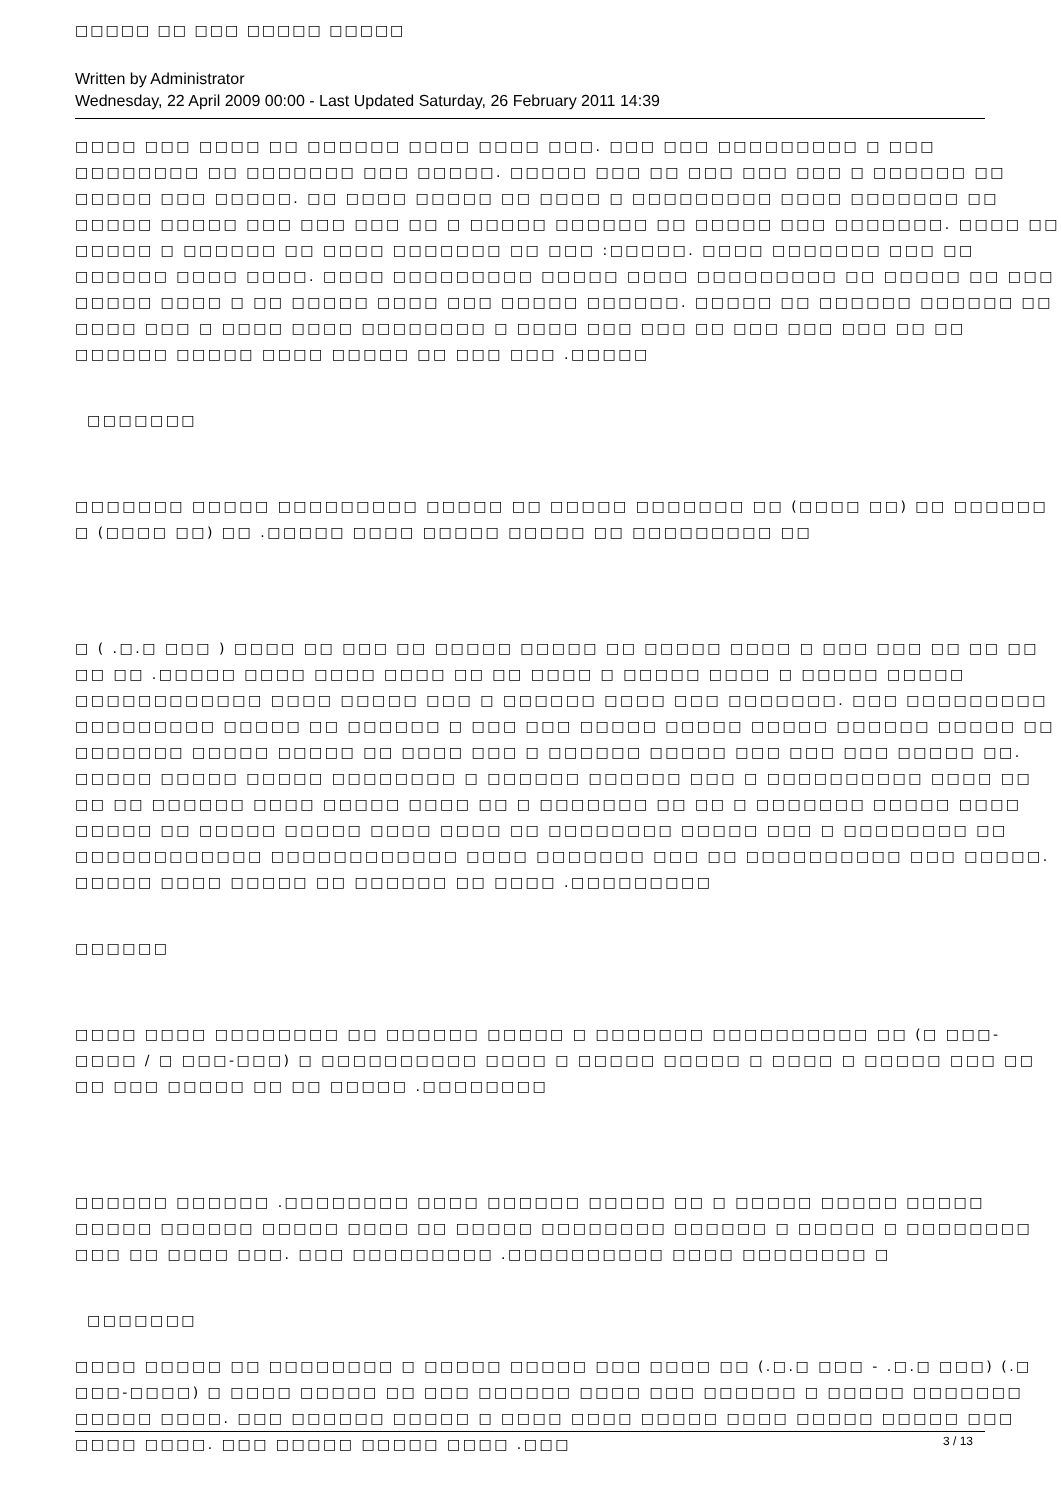□□□□□ □□ □□□ □□□□□ □□□□□
Written by Administrator
Wednesday, 22 April 2009 00:00 - Last Updated Saturday, 26 February 2011 14:39
□□□□ □□□ □□□□ □□ □□□□□□ □□□□ □□□□ □□□. □□□ □□□ □□□□□□□□□ □ □□□ □□□□□□□□ □□ □□□□□□□ □□□ □□□□□. □□□□□ □□□ □□ □□□ □□□ □□□ □ □□□□□□ □□ □□□□□ □□□ □□□□□. □□ □□□□ □□□□□ □□ □□□□ □ □□□□□□□□□ □□□□ □□□□□□□ □□ □□□□□ □□□□□ □□□ □□□ □□□ □□ □ □□□□□ □□□□□□ □□ □□□□□ □□□ □□□□□□□. □□□□ □□ □□□□□ □ □□□□□□ □□ □□□□ □□□□□□□ □□ □□□ :□□□□□. □□□□ □□□□□□□ □□□ □□ □□□□□□ □□□□ □□□□. □□□□ □□□□□□□□□ □□□□□ □□□□ □□□□□□□□□ □□ □□□□□ □□ □□□ □□□□□ □□□□ □ □□ □□□□□ □□□□ □□□ □□□□□ □□□□□□. □□□□□ □□ □□□□□□ □□□□□□ □□ □□□□ □□□ □ □□□□ □□□□ □□□□□□□□ □ □□□□ □□□ □□□ □□ □□□ □□□ □□□ □□ □□ □□□□□□ □□□□□ □□□□ □□□□□ □□ □□□ □□□ .□□□□□
□□□□□□□
□□□□□□□ □□□□□ □□□□□□□□□ □□□□□ □□ □□□□□ □□□□□□□ □□ (□□□□ □□) □□ □□□□□□ □ (□□□□ □□) □□ .□□□□□ □□□□ □□□□□ □□□□□ □□ □□□□□□□□□ □□
□ ( .□.□ □□□ ) □□□□ □□ □□□ □□ □□□□□ □□□□□ □□ □□□□□ □□□□ □ □□□ □□□ □□ □□ □□ □□ □□ .□□□□□ □□□□ □□□□ □□□□ □□ □□ □□□□ □ □□□□□ □□□□ □ □□□□□ □□□□□ □□□□□□□□□□□□ □□□□ □□□□□ □□□ □ □□□□□□ □□□□ □□□ □□□□□□□. □□□ □□□□□□□□□ □□□□□□□□□ □□□□□ □□ □□□□□□ □ □□□ □□□ □□□□□ □□□□□ □□□□□ □□□□□□ □□□□□ □□ □□□□□□□ □□□□□ □□□□□ □□ □□□□ □□□ □ □□□□□□ □□□□□ □□□ □□□ □□□ □□□□□ □□. □□□□□ □□□□□ □□□□□ □□□□□□□□ □ □□□□□□ □□□□□□ □□□ □ □□□□□□□□□□ □□□□ □□ □□ □□ □□□□□□ □□□□ □□□□□ □□□□ □□ □ □□□□□□□ □□ □□ □ □□□□□□□ □□□□□ □□□□ □□□□□ □□ □□□□□ □□□□□ □□□□ □□□□ □□ □□□□□□□□ □□□□□ □□□ □ □□□□□□□□ □□ □□□□□□□□□□□□ □□□□□□□□□□□□ □□□□ □□□□□□□ □□□ □□ □□□□□□□□□□ □□□ □□□□□. □□□□□ □□□□ □□□□□ □□ □□□□□□ □□ □□□□ .□□□□□□□□□
□□□□□□
□□□□ □□□□ □□□□□□□□ □□ □□□□□□ □□□□□ □ □□□□□□□ □□□□□□□□□□ □□ (□ □□□-□□□□ / □ □□□-□□□) □ □□□□□□□□□□ □□□□ □ □□□□□ □□□□□ □ □□□□ □ □□□□□ □□□ □□ □□ □□□ □□□□□ □□ □□ □□□□□ .□□□□□□□□
□□□□□□ □□□□□□ .□□□□□□□□ □□□□ □□□□□□ □□□□□ □□ □ □□□□□ □□□□□ □□□□□ □□□□□ □□□□□□ □□□□□ □□□□ □□ □□□□□ □□□□□□□□ □□□□□□ □ □□□□□ □ □□□□□□□□ □□□ □□ □□□□ □□□. □□□ □□□□□□□□□ .□□□□□□□□□□ □□□□ □□□□□□□□ □
□□□□□□□
□□□□ □□□□□ □□ □□□□□□□□ □ □□□□□ □□□□□ □□□ □□□□ □□ (.□.□ □□□ - .□.□ □□□) (.□ □□□-□□□□) □ □□□□ □□□□□ □□ □□□ □□□□□□ □□□□ □□□ □□□□□□ □ □□□□□ □□□□□□□ □□□□□ □□□□. □□□ □□□□□□ □□□□□ □ □□□□ □□□□ □□□□□ □□□□ □□□□□ □□□□□ □□□ □□□□ □□□□. □□□ □□□□□ □□□□□ □□□□ .□□□
3 / 13